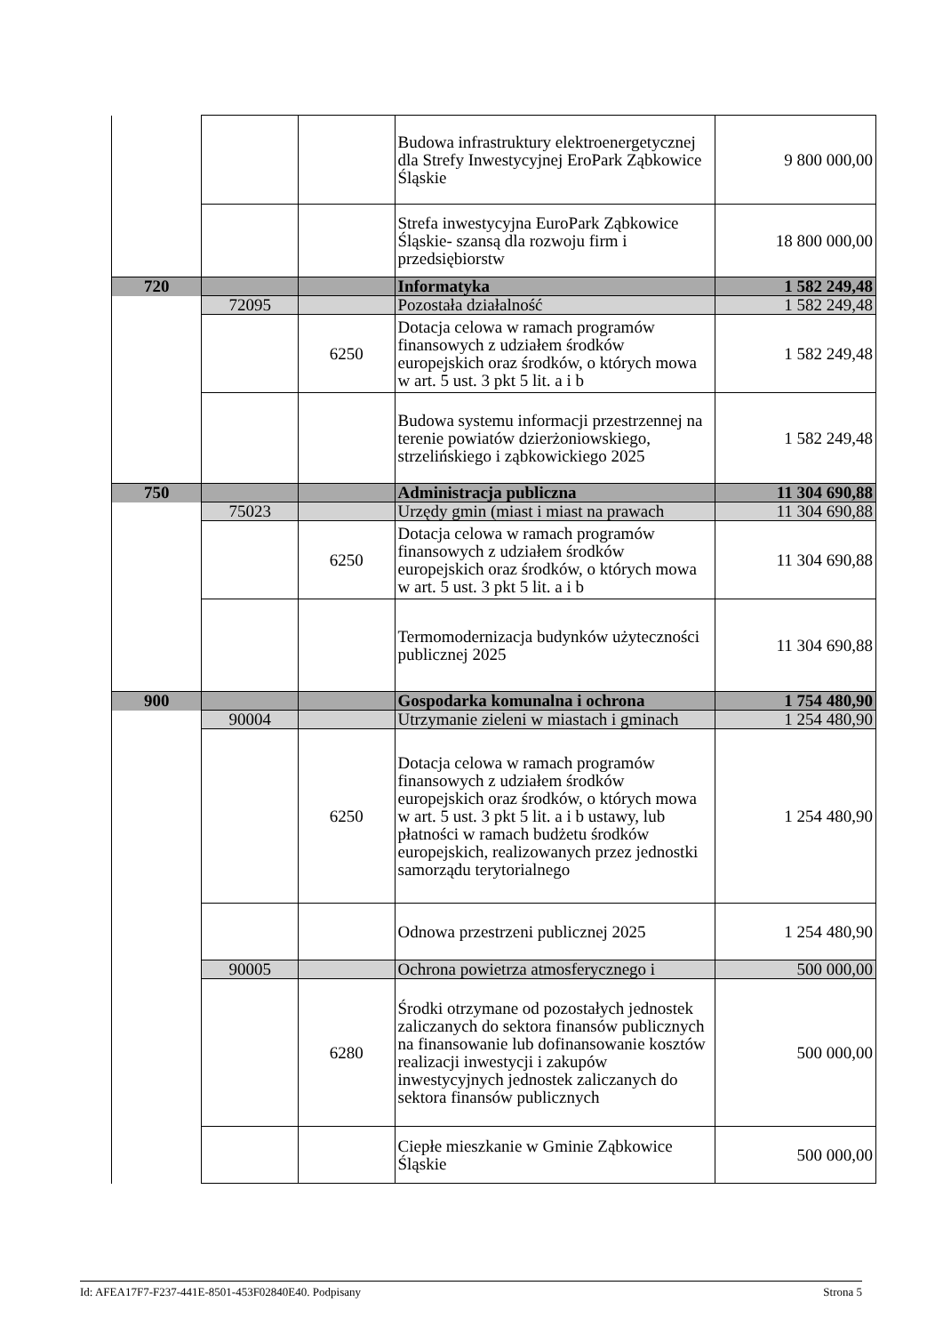| | | | Budowa infrastruktury elektroenergetycznej dla Strefy Inwestycyjnej EroPark Ząbkowice Śląskie | 9 800 000,00 |
| | | | Strefa inwestycyjna EuroPark Ząbkowice Śląskie- szansą dla rozwoju firm i przedsiębiorstw | 18 800 000,00 |
| 720 | | | Informatyka | 1 582 249,48 |
| | 72095 | | Pozostała działalność | 1 582 249,48 |
| | | 6250 | Dotacja celowa w ramach programów finansowych z udziałem środków europejskich oraz środków, o których mowa w art. 5 ust. 3 pkt 5 lit. a i b | 1 582 249,48 |
| | | | Budowa systemu informacji przestrzennej na terenie powiatów dzierżoniowskiego, strzelińskiego i ząbkowickiego 2025 | 1 582 249,48 |
| 750 | | | Administracja publiczna | 11 304 690,88 |
| | 75023 | | Urzędy gmin (miast i miast na prawach | 11 304 690,88 |
| | | 6250 | Dotacja celowa w ramach programów finansowych z udziałem środków europejskich oraz środków, o których mowa w art. 5 ust. 3 pkt 5 lit. a i b | 11 304 690,88 |
| | | | Termomodernizacja budynków użyteczności publicznej 2025 | 11 304 690,88 |
| 900 | | | Gospodarka komunalna i ochrona | 1 754 480,90 |
| | 90004 | | Utrzymanie zieleni w miastach i gminach | 1 254 480,90 |
| | | 6250 | Dotacja celowa w ramach programów finansowych z udziałem środków europejskich oraz środków, o których mowa w art. 5 ust. 3 pkt 5 lit. a i b ustawy, lub płatności w ramach budżetu środków europejskich, realizowanych przez jednostki samorządu terytorialnego | 1 254 480,90 |
| | | | Odnowa przestrzeni publicznej 2025 | 1 254 480,90 |
| | 90005 | | Ochrona powietrza atmosferycznego i | 500 000,00 |
| | | 6280 | Środki otrzymane od pozostałych jednostek zaliczanych do sektora finansów publicznych na finansowanie lub dofinansowanie kosztów realizacji inwestycji i zakupów inwestycyjnych jednostek zaliczanych do sektora finansów publicznych | 500 000,00 |
| | | | Ciepłe mieszkanie w Gminie Ząbkowice Śląskie | 500 000,00 |
Id: AFEA17F7-F237-441E-8501-453F02840E40. Podpisany Strona 5